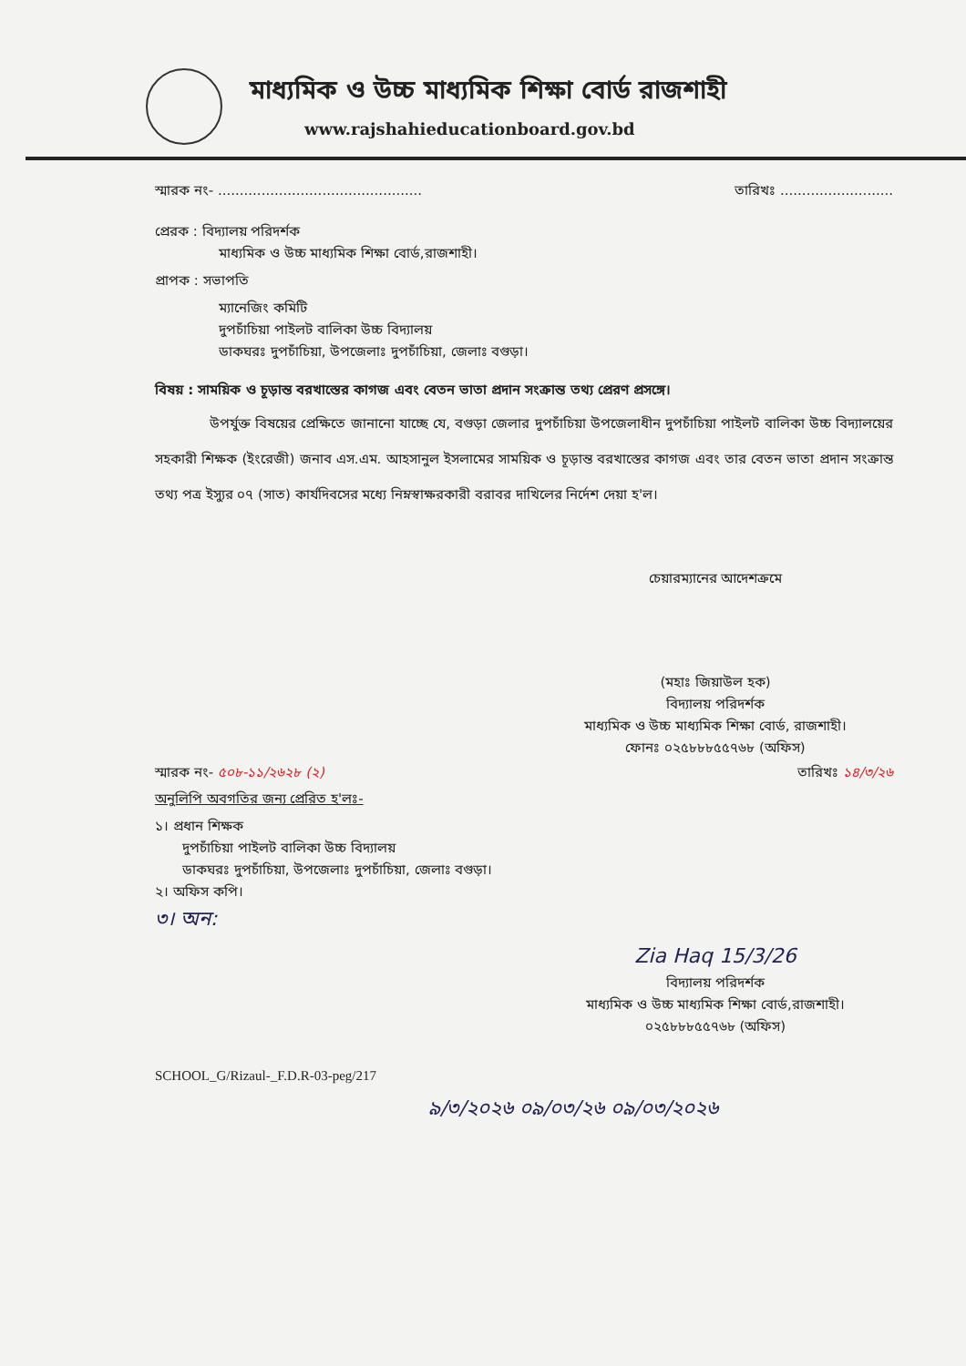মাধ্যমিক ও উচ্চ মাধ্যমিক শিক্ষা বোর্ড রাজশাহী
www.rajshahieducationboard.gov.bd
স্মারক নং- ............................................... তারিখঃ ..........................
প্রেরক : বিদ্যালয় পরিদর্শক
মাধ্যমিক ও উচ্চ মাধ্যমিক শিক্ষা বোর্ড,রাজশাহী।
প্রাপক : সভাপতি
ম্যানেজিং কমিটি
দুপচাঁচিয়া পাইলট বালিকা উচ্চ বিদ্যালয়
ডাকঘরঃ দুপচাঁচিয়া, উপজেলাঃ দুপচাঁচিয়া, জেলাঃ বগুড়া।
বিষয় : সাময়িক ও চূড়ান্ত বরখাস্তের কাগজ এবং বেতন ভাতা প্রদান সংক্রান্ত তথ্য প্রেরণ প্রসঙ্গে।
উপর্যুক্ত বিষয়ের প্রেক্ষিতে জানানো যাচ্ছে যে, বগুড়া জেলার দুপচাঁচিয়া উপজেলাধীন দুপচাঁচিয়া পাইলট বালিকা উচ্চ বিদ্যালয়ের সহকারী শিক্ষক (ইংরেজী) জনাব এস.এম. আহসানুল ইসলামের সাময়িক ও চূড়ান্ত বরখাস্তের কাগজ এবং তার বেতন ভাতা প্রদান সংক্রান্ত তথ্য পত্র ইস্যুর ০৭ (সাত) কার্যদিবসের মধ্যে নিম্নস্বাক্ষরকারী বরাবর দাখিলের নির্দেশ দেয়া হ'ল।
চেয়ারম্যানের আদেশক্রমে
(মহাঃ জিয়াউল হক)
বিদ্যালয় পরিদর্শক
মাধ্যমিক ও উচ্চ মাধ্যমিক শিক্ষা বোর্ড, রাজশাহী।
ফোনঃ ০২৫৮৮৮৫৫৭৬৮ (অফিস)
স্মারক নং- ৫০৮-১১/২৬২৮ (২) তারিখঃ ১৪/৩/২৬
অনুলিপি অবগতির জন্য প্রেরিত হ'লঃ-
১। প্রধান শিক্ষক
দুপচাঁচিয়া পাইলট বালিকা উচ্চ বিদ্যালয়
ডাকঘরঃ দুপচাঁচিয়া, উপজেলাঃ দুপচাঁচিয়া, জেলাঃ বগুড়া।
২। অফিস কপি।
৩। অন:
Zia Haq 15/3/26
বিদ্যালয় পরিদর্শক
মাধ্যমিক ও উচ্চ মাধ্যমিক শিক্ষা বোর্ড,রাজশাহী।
০২৫৮৮৮৫৫৭৬৮ (অফিস)
SCHOOL_G/Rizaul-_F.D.R-03-peg/217
৯/৩/২০২৬ ০৯/০৩/২৬ ০৯/০৩/২০২৬